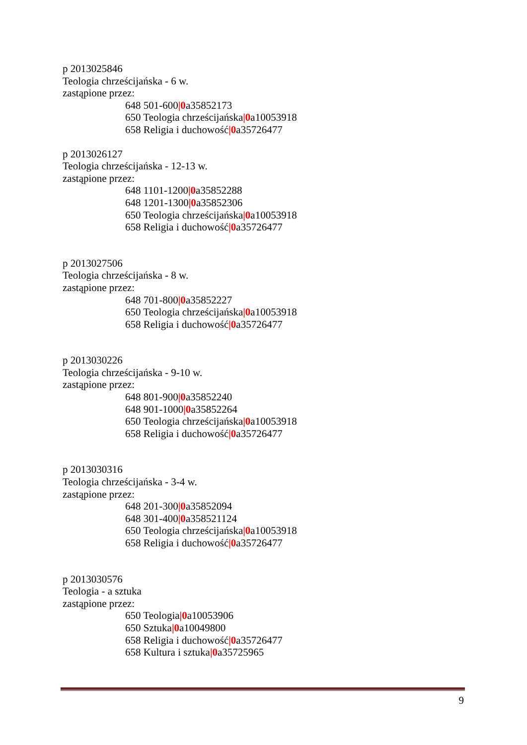p 2013025846
Teologia chrześcijańska - 6 w.
zastąpione przez:
648 501-600|0a35852173
650 Teologia chrześcijańska|0a10053918
658 Religia i duchowość|0a35726477
p 2013026127
Teologia chrześcijańska - 12-13 w.
zastąpione przez:
648 1101-1200|0a35852288
648 1201-1300|0a35852306
650 Teologia chrześcijańska|0a10053918
658 Religia i duchowość|0a35726477
p 2013027506
Teologia chrześcijańska - 8 w.
zastąpione przez:
648 701-800|0a35852227
650 Teologia chrześcijańska|0a10053918
658 Religia i duchowość|0a35726477
p 2013030226
Teologia chrześcijańska - 9-10 w.
zastąpione przez:
648 801-900|0a35852240
648 901-1000|0a35852264
650 Teologia chrześcijańska|0a10053918
658 Religia i duchowość|0a35726477
p 2013030316
Teologia chrześcijańska - 3-4 w.
zastąpione przez:
648 201-300|0a35852094
648 301-400|0a358521124
650 Teologia chrześcijańska|0a10053918
658 Religia i duchowość|0a35726477
p 2013030576
Teologia - a sztuka
zastąpione przez:
650 Teologia|0a10053906
650 Sztuka|0a10049800
658 Religia i duchowość|0a35726477
658 Kultura i sztuka|0a35725965
9